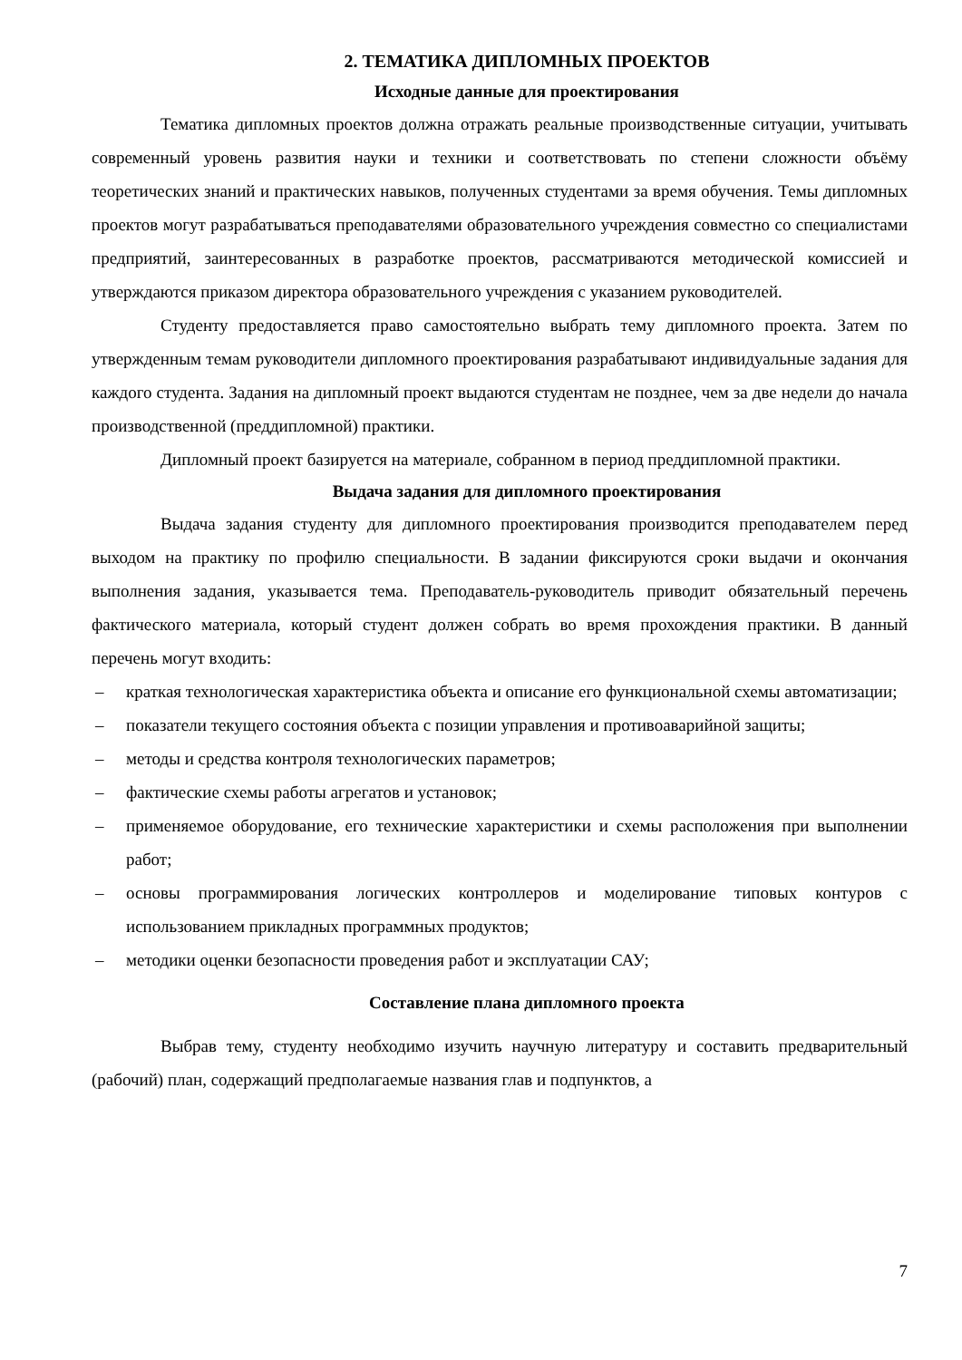2. ТЕМАТИКА ДИПЛОМНЫХ ПРОЕКТОВ
Исходные данные для проектирования
Тематика дипломных проектов должна отражать реальные производственные ситуации, учитывать современный уровень развития науки и техники и соответствовать по степени сложности объёму теоретических знаний и практических навыков, полученных студентами за время обучения. Темы дипломных проектов могут разрабатываться преподавателями образовательного учреждения совместно со специалистами предприятий, заинтересованных в разработке проектов, рассматриваются методической комиссией и утверждаются приказом директора образовательного учреждения с указанием руководителей.
Студенту предоставляется право самостоятельно выбрать тему дипломного проекта. Затем по утвержденным темам руководители дипломного проектирования разрабатывают индивидуальные задания для каждого студента. Задания на дипломный проект выдаются студентам не позднее, чем за две недели до начала производственной (преддипломной) практики.
Дипломный проект базируется на материале, собранном в период преддипломной практики.
Выдача задания для дипломного проектирования
Выдача задания студенту для дипломного проектирования производится преподавателем перед выходом на практику по профилю специальности. В задании фиксируются сроки выдачи и окончания выполнения задания, указывается тема. Преподаватель-руководитель приводит обязательный перечень фактического материала, который студент должен собрать во время прохождения практики. В данный перечень могут входить:
– краткая технологическая характеристика объекта и описание его функциональной схемы автоматизации;
– показатели текущего состояния объекта с позиции управления и противоаварийной защиты;
– методы и средства контроля технологических параметров;
– фактические схемы работы агрегатов и установок;
– применяемое оборудование, его технические характеристики и схемы расположения при выполнении работ;
– основы программирования логических контроллеров и моделирование типовых контуров с использованием прикладных программных продуктов;
– методики оценки безопасности проведения работ и эксплуатации САУ;
Составление плана дипломного проекта
Выбрав тему, студенту необходимо изучить научную литературу и составить предварительный (рабочий) план, содержащий предполагаемые названия глав и подпунктов, а
7